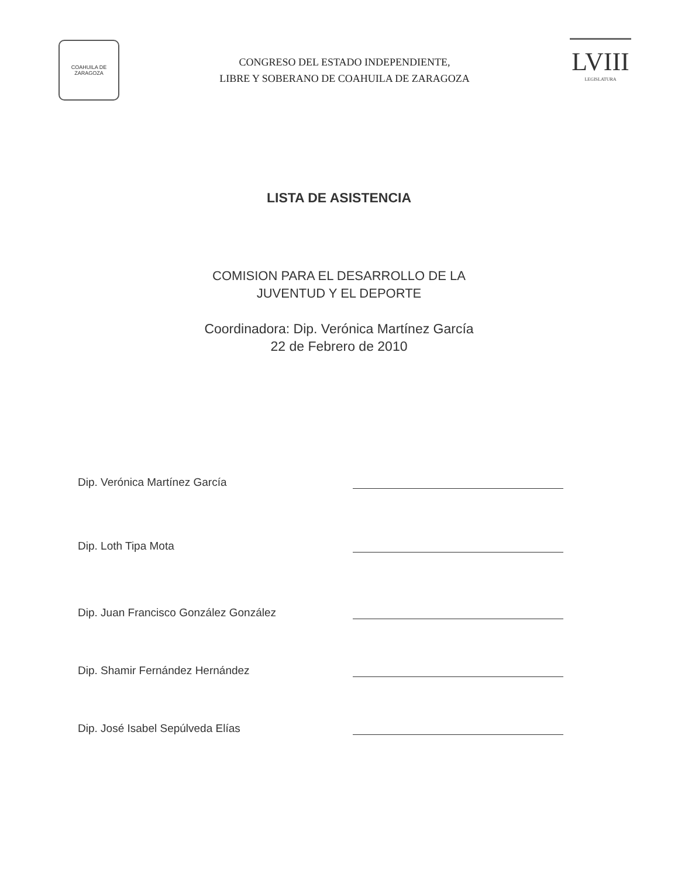COAHUILA DE ZARAGOZA
CONGRESO DEL ESTADO INDEPENDIENTE,
LIBRE Y SOBERANO DE COAHUILA DE ZARAGOZA
LVIII
LEGISLATURA
LISTA DE ASISTENCIA
COMISION PARA EL DESARROLLO DE LA
JUVENTUD Y EL DEPORTE
Coordinadora: Dip. Verónica Martínez García
22 de Febrero de 2010
Dip. Verónica Martínez García
Dip. Loth Tipa Mota
Dip. Juan Francisco González González
Dip. Shamir Fernández Hernández
Dip. José Isabel Sepúlveda Elías